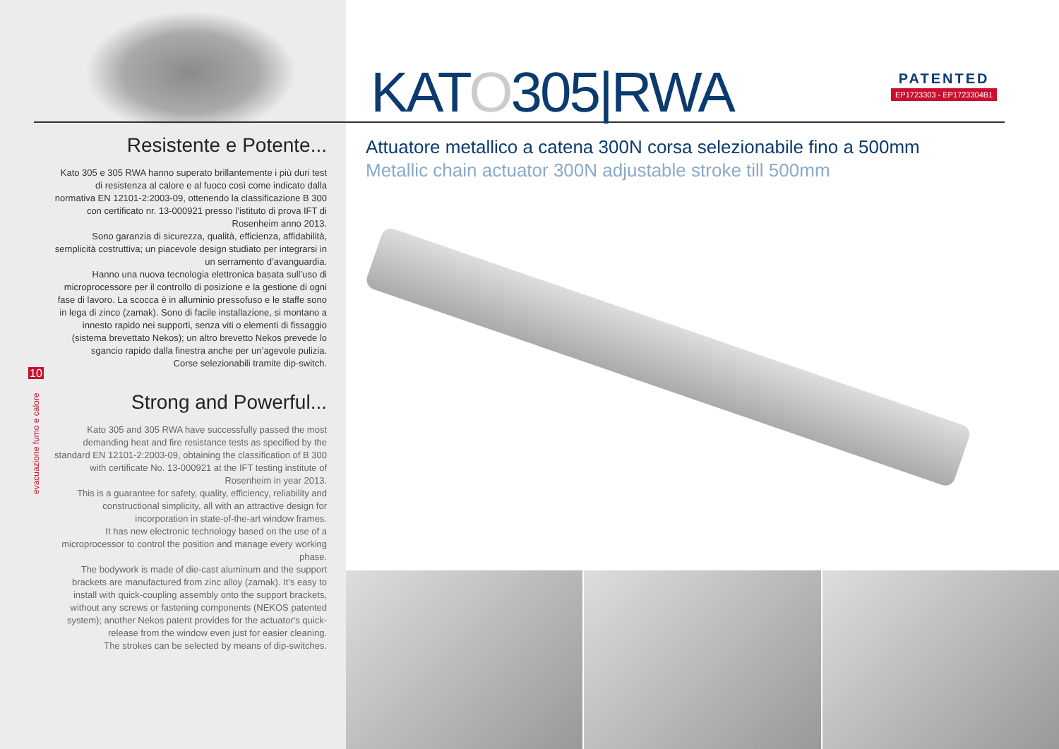Resistente e Potente...
Kato 305 e 305 RWA hanno superato brillantemente i più duri test di resistenza al calore e al fuoco così come indicato dalla normativa EN 12101-2:2003-09, ottenendo la classificazione B 300 con certificato nr. 13-000921 presso l’istituto di prova IFT di Rosenheim anno 2013.
Sono garanzia di sicurezza, qualità, efficienza, affidabilità, semplicità costruttiva; un piacevole design studiato per integrarsi in un serramento d’avanguardia.
Hanno una nuova tecnologia elettronica basata sull’uso di microprocessore per il controllo di posizione e la gestione di ogni fase di lavoro. La scocca è in alluminio pressofuso e le staffe sono in lega di zinco (zamak). Sono di facile installazione, si montano a innesto rapido nei supporti, senza viti o elementi di fissaggio (sistema brevettato Nekos); un altro brevetto Nekos prevede lo sgancio rapido dalla finestra anche per un’agevole pulizia.
Corse selezionabili tramite dip-switch.
Strong and Powerful...
Kato 305 and 305 RWA have successfully passed the most demanding heat and fire resistance tests as specified by the standard EN 12101-2:2003-09, obtaining the classification of B 300 with certificate No. 13-000921 at the IFT testing institute of Rosenheim in year 2013.
This is a guarantee for safety, quality, efficiency, reliability and constructional simplicity, all with an attractive design for incorporation in state-of-the-art window frames.
It has new electronic technology based on the use of a microprocessor to control the position and manage every working phase.
The bodywork is made of die-cast aluminum and the support brackets are manufactured from zinc alloy (zamak). It’s easy to install with quick-coupling assembly onto the support brackets, without any screws or fastening components (NEKOS patented system); another Nekos patent provides for the actuator's quick-release from the window even just for easier cleaning.
The strokes can be selected by means of dip-switches.
10
evacuazione fumo e calore
KATO305|RWA
PATENTED
EP1723303 - EP1723304B1
Attuatore metallico a catena 300N corsa selezionabile fino a 500mm
Metallic chain actuator 300N adjustable stroke till 500mm